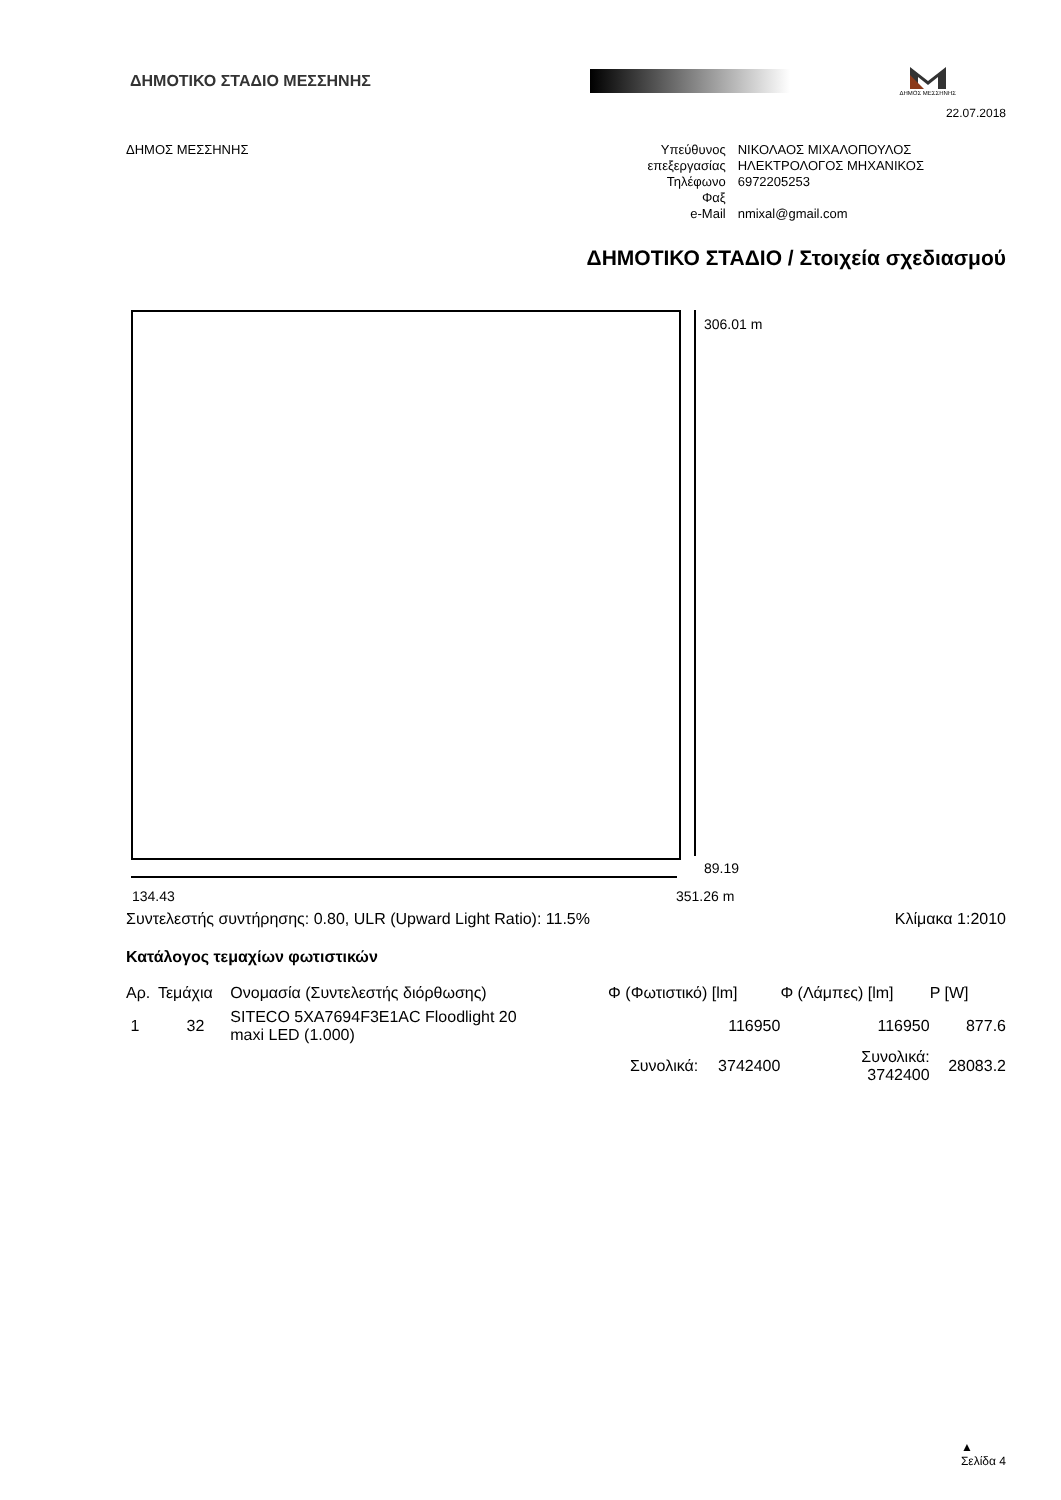ΔΗΜΟΤΙΚΟ ΣΤΑΔΙΟ ΜΕΣΣΗΝΗΣ
ΔΗΜΟΣ ΜΕΣΣΗΝΗΣ
22.07.2018
ΔΗΜΟΣ ΜΕΣΣΗΝΗΣ
| Υπεύθυνος | ΝΙΚΟΛΑΟΣ ΜΙΧΑΛΟΠΟΥΛΟΣ |
| επεξεργασίας | ΗΛΕΚΤΡΟΛΟΓΟΣ ΜΗΧΑΝΙΚΟΣ |
| Τηλέφωνο | 6972205253 |
| Φαξ | |
| e-Mail | nmixal@gmail.com |
ΔΗΜΟΤΙΚΟ ΣΤΑΔΙΟ / Στοιχεία σχεδιασμού
306.01 m
89.19
134.43 351.26 m
Συντελεστής συντήρησης: 0.80, ULR (Upward Light Ratio): 11.5%
Κλίμακα 1:2010
Κατάλογος τεμαχίων φωτιστικών
| Αρ. | Τεμάχια | Ονομασία (Συντελεστής διόρθωσης) | Φ (Φωτιστικό) [lm] | | Φ (Λάμπες) [lm] | P [W] |
| --- | --- | --- | --- | --- | --- | --- |
| 1 | 32 | SITECO 5XA7694F3E1AC Floodlight 20 maxi LED (1.000) | | 116950 | 116950 | 877.6 |
| | | | Συνολικά: | 3742400 | Συνολικά: 3742400 | 28083.2 |
▲
Σελίδα 4